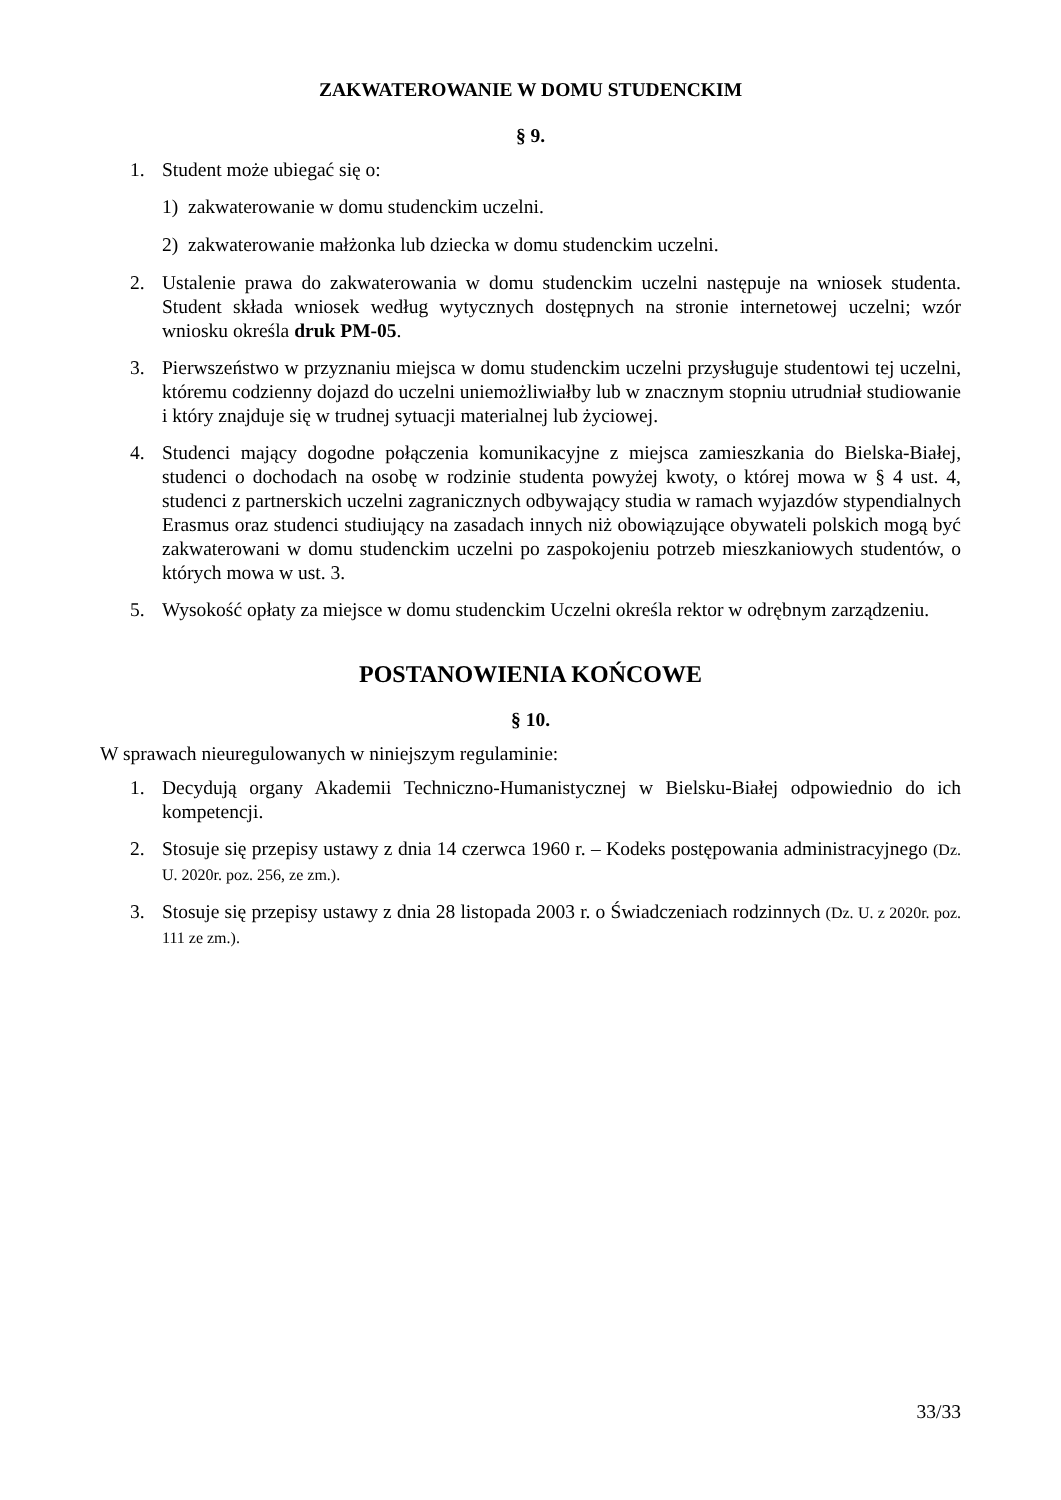ZAKWATEROWANIE W DOMU STUDENCKIM
§ 9.
1. Student może ubiegać się o:
1) zakwaterowanie w domu studenckim uczelni.
2) zakwaterowanie małżonka lub dziecka w domu studenckim uczelni.
2. Ustalenie prawa do zakwaterowania w domu studenckim uczelni następuje na wniosek studenta. Student składa wniosek według wytycznych dostępnych na stronie internetowej uczelni; wzór wniosku określa druk PM-05.
3. Pierwszeństwo w przyznaniu miejsca w domu studenckim uczelni przysługuje studentowi tej uczelni, któremu codzienny dojazd do uczelni uniemożliwiałby lub w znacznym stopniu utrudniał studiowanie i który znajduje się w trudnej sytuacji materialnej lub życiowej.
4. Studenci mający dogodne połączenia komunikacyjne z miejsca zamieszkania do Bielska-Białej, studenci o dochodach na osobę w rodzinie studenta powyżej kwoty, o której mowa w § 4 ust. 4, studenci z partnerskich uczelni zagranicznych odbywający studia w ramach wyjazdów stypendialnych Erasmus oraz studenci studiujący na zasadach innych niż obowiązujące obywateli polskich mogą być zakwaterowani w domu studenckim uczelni po zaspokojeniu potrzeb mieszkaniowych studentów, o których mowa w ust. 3.
5. Wysokość opłaty za miejsce w domu studenckim Uczelni określa rektor w odrębnym zarządzeniu.
POSTANOWIENIA KOŃCOWE
§ 10.
W sprawach nieuregulowanych w niniejszym regulaminie:
1. Decydują organy Akademii Techniczno-Humanistycznej w Bielsku-Białej odpowiednio do ich kompetencji.
2. Stosuje się przepisy ustawy z dnia 14 czerwca 1960 r. – Kodeks postępowania administracyjnego (Dz. U. 2020r. poz. 256, ze zm.).
3. Stosuje się przepisy ustawy z dnia 28 listopada 2003 r. o Świadczeniach rodzinnych (Dz. U. z 2020r. poz. 111 ze zm.).
33/33